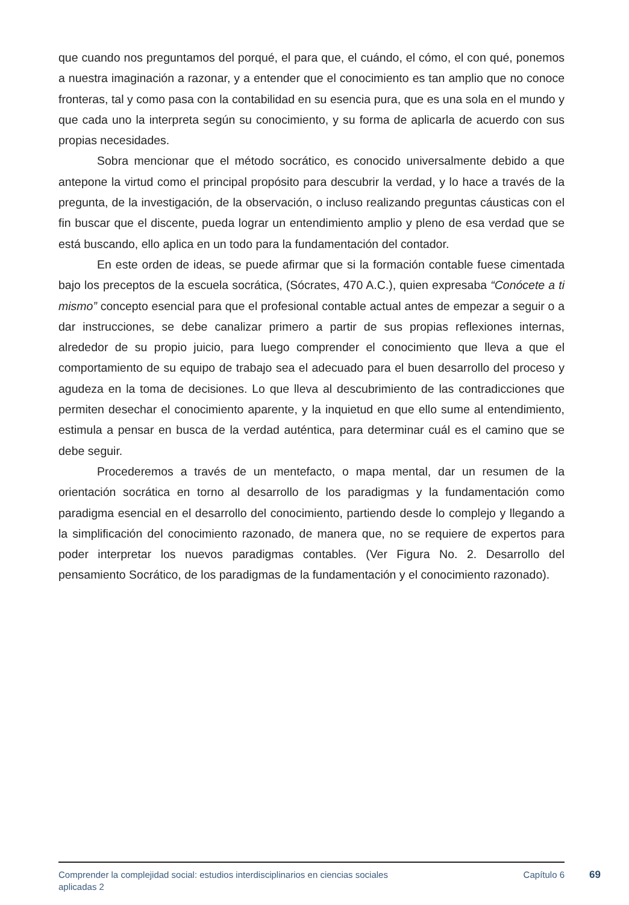que cuando nos preguntamos del porqué, el para que, el cuándo, el cómo, el con qué, ponemos a nuestra imaginación a razonar, y a entender que el conocimiento es tan amplio que no conoce fronteras, tal y como pasa con la contabilidad en su esencia pura, que es una sola en el mundo y que cada uno la interpreta según su conocimiento, y su forma de aplicarla de acuerdo con sus propias necesidades.
Sobra mencionar que el método socrático, es conocido universalmente debido a que antepone la virtud como el principal propósito para descubrir la verdad, y lo hace a través de la pregunta, de la investigación, de la observación, o incluso realizando preguntas cáusticas con el fin buscar que el discente, pueda lograr un entendimiento amplio y pleno de esa verdad que se está buscando, ello aplica en un todo para la fundamentación del contador.
En este orden de ideas, se puede afirmar que si la formación contable fuese cimentada bajo los preceptos de la escuela socrática, (Sócrates, 470 A.C.), quien expresaba “Conócete a ti mismo” concepto esencial para que el profesional contable actual antes de empezar a seguir o a dar instrucciones, se debe canalizar primero a partir de sus propias reflexiones internas, alrededor de su propio juicio, para luego comprender el conocimiento que lleva a que el comportamiento de su equipo de trabajo sea el adecuado para el buen desarrollo del proceso y agudeza en la toma de decisiones. Lo que lleva al descubrimiento de las contradicciones que permiten desechar el conocimiento aparente, y la inquietud en que ello sume al entendimiento, estimula a pensar en busca de la verdad auténtica, para determinar cuál es el camino que se debe seguir.
Procederemos a través de un mentefacto, o mapa mental, dar un resumen de la orientación socrática en torno al desarrollo de los paradigmas y la fundamentación como paradigma esencial en el desarrollo del conocimiento, partiendo desde lo complejo y llegando a la simplificación del conocimiento razonado, de manera que, no se requiere de expertos para poder interpretar los nuevos paradigmas contables. (Ver Figura No. 2. Desarrollo del pensamiento Socrático, de los paradigmas de la fundamentación y el conocimiento razonado).
Comprender la complejidad social: estudios interdisciplinarios en ciencias sociales aplicadas 2
Capítulo 6
69